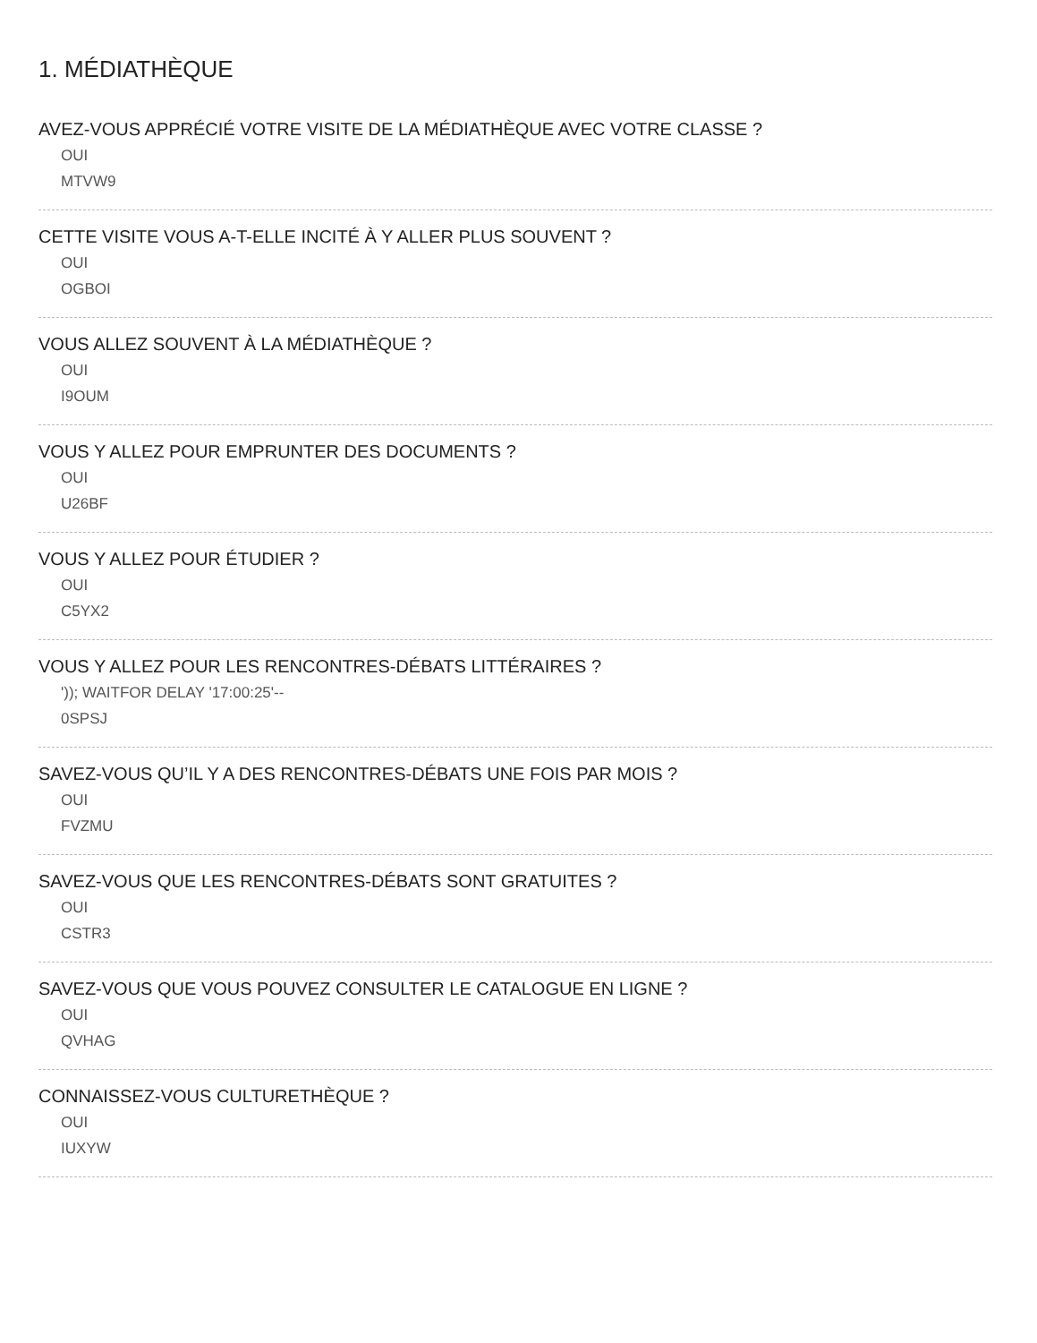1. MÉDIATHÈQUE
AVEZ-VOUS APPRÉCIÉ VOTRE VISITE DE LA MÉDIATHÈQUE AVEC VOTRE CLASSE ?
OUI
MTVW9
CETTE VISITE VOUS A-T-ELLE INCITÉ À Y ALLER PLUS SOUVENT ?
OUI
OGBOI
VOUS ALLEZ SOUVENT À LA MÉDIATHÈQUE ?
OUI
I9OUM
VOUS Y ALLEZ POUR EMPRUNTER DES DOCUMENTS ?
OUI
U26BF
VOUS Y ALLEZ POUR ÉTUDIER ?
OUI
C5YX2
VOUS Y ALLEZ POUR LES RENCONTRES-DÉBATS LITTÉRAIRES ?
')); WAITFOR DELAY '17:00:25'--
0SPSJ
SAVEZ-VOUS QU’IL Y A DES RENCONTRES-DÉBATS UNE FOIS PAR MOIS ?
OUI
FVZMU
SAVEZ-VOUS QUE LES RENCONTRES-DÉBATS SONT GRATUITES ?
OUI
CSTR3
SAVEZ-VOUS QUE VOUS POUVEZ CONSULTER LE CATALOGUE EN LIGNE ?
OUI
QVHAG
CONNAISSEZ-VOUS CULTURETHÈQUE ?
OUI
IUXYW